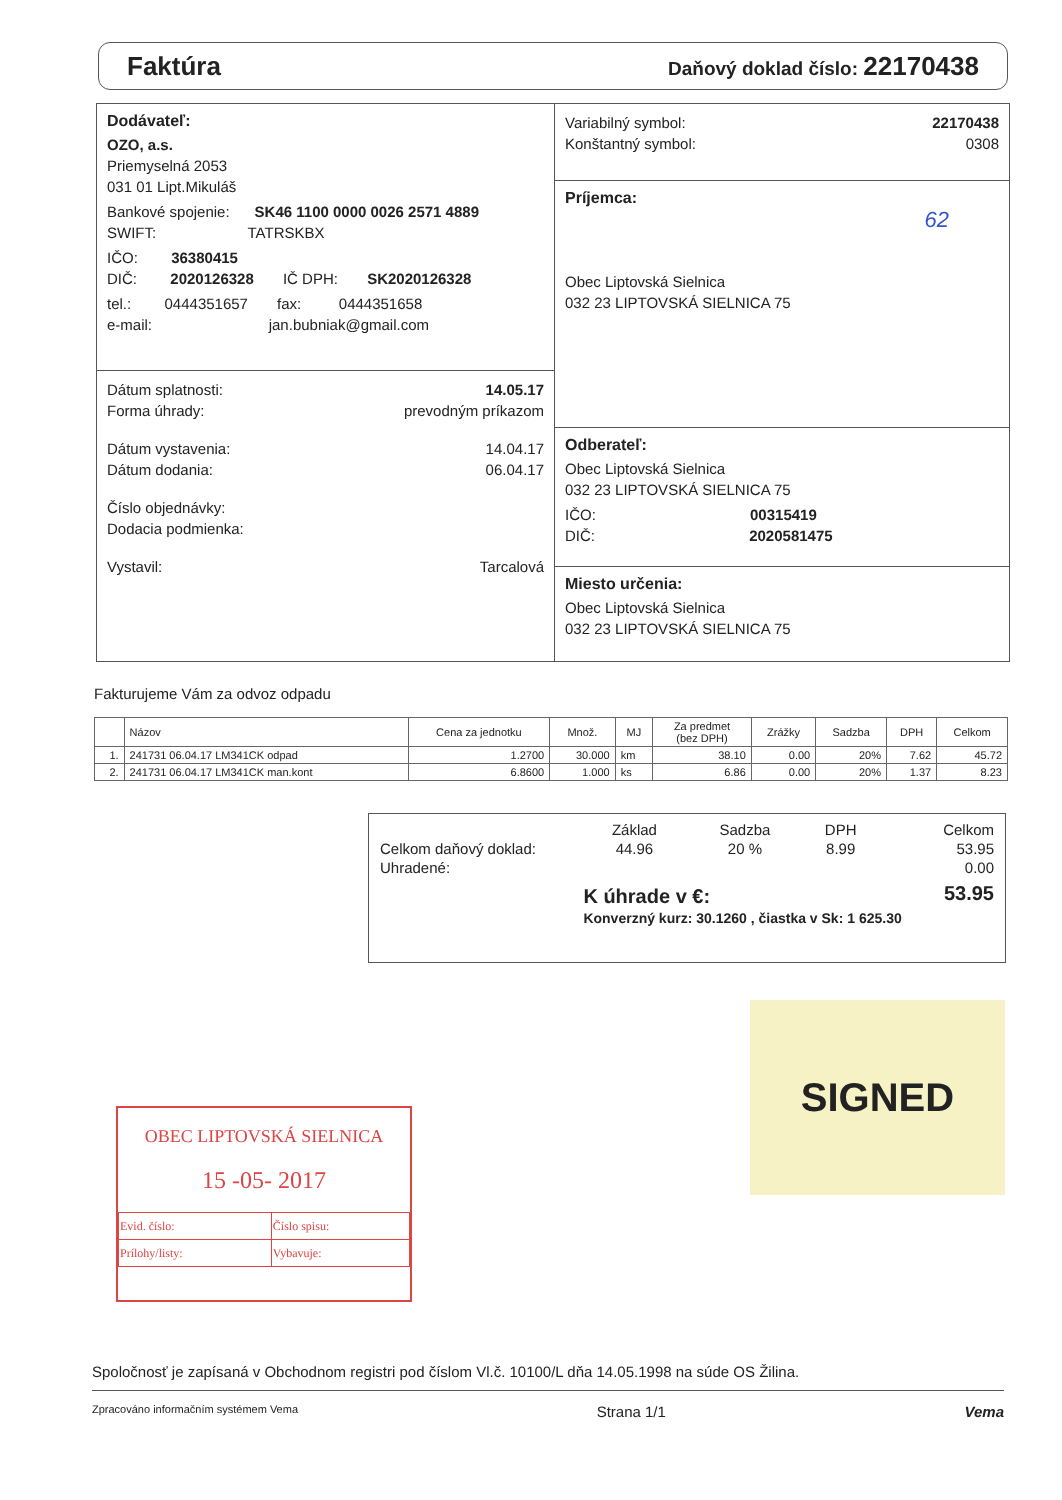Faktúra
Daňový doklad číslo: 22170438
Dodávateľ:
OZO, a.s.
Priemyselná 2053
031 01 Lipt.Mikuláš
Bankové spojenie: SK46 1100 0000 0026 2571 4889
SWIFT: TATRSKBX
IČO: 36380415
DIČ: 2020126328 IČ DPH: SK2020126328
tel.: 0444351657 fax: 0444351658
e-mail: jan.bubniak@gmail.com
Dátum splatnosti: 14.05.17
Forma úhrady: prevodným príkazom
Dátum vystavenia: 14.04.17
Dátum dodania: 06.04.17
Číslo objednávky:
Dodacia podmienka:
Vystavil: Tarcalová
Variabilný symbol: 22170438
Konštantný symbol: 0308
Príjemca:
62
Obec Liptovská Sielnica
032 23 LIPTOVSKÁ SIELNICA 75
Odberateľ:
Obec Liptovská Sielnica
032 23 LIPTOVSKÁ SIELNICA 75
IČO: 00315419
DIČ: 2020581475
Miesto určenia:
Obec Liptovská Sielnica
032 23 LIPTOVSKÁ SIELNICA 75
Fakturujeme Vám za odvoz odpadu
| | Názov | Cena za jednotku | Množ. | MJ | Za predmet (bez DPH) | Zrážky | Sadzba | DPH | Celkom |
| --- | --- | --- | --- | --- | --- | --- | --- | --- | --- |
| 1. | 241731 06.04.17 LM341CK odpad | 1.2700 | 30.000 | km | 38.10 | 0.00 | 20% | 7.62 | 45.72 |
| 2. | 241731 06.04.17 LM341CK man.kont | 6.8600 | 1.000 | ks | 6.86 | 0.00 | 20% | 1.37 | 8.23 |
| | Základ | Sadzba | DPH | Celkom |
| Celkom daňový doklad: | 44.96 | 20 % | 8.99 | 53.95 |
| Uhradené: | | | | 0.00 |
| | K úhrade v €: | | | 53.95 |
| | Konverzný kurz: 30.1260 , čiastka v Sk: 1 625.30 | | | |
SIGNED
OBEC LIPTOVSKÁ SIELNICA
15 -05- 2017
| Evid. číslo: | Číslo spisu: |
| Prílohy/listy: | Vybavuje: |
Spoločnosť je zapísaná v Obchodnom registri pod číslom Vl.č. 10100/L dňa 14.05.1998 na súde OS Žilina.
Zpracováno informačním systémem Vema Strana 1/1 Vema